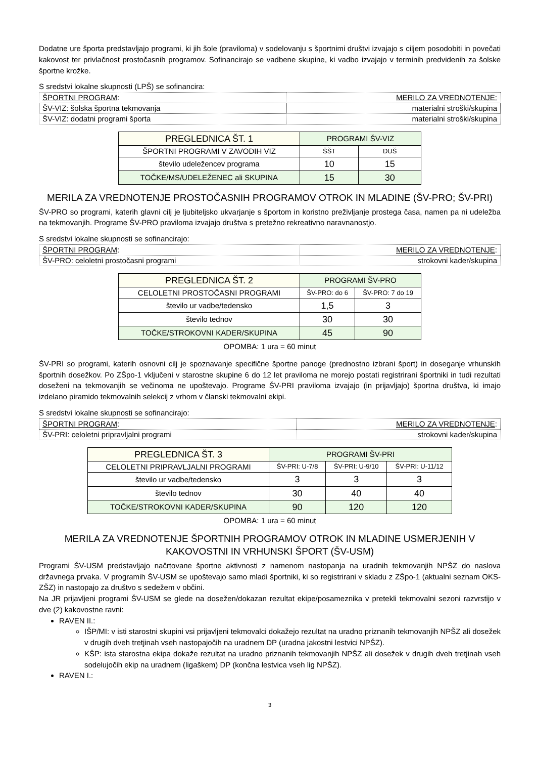Dodatne ure športa predstavljajo programi, ki jih šole (praviloma) v sodelovanju s športnimi društvi izvajajo s ciljem posodobiti in povečati kakovost ter privlačnost prostočasnih programov. Sofinancirajo se vadbene skupine, ki vadbo izvajajo v terminih predvidenih za šolske športne krožke.
S sredstvi lokalne skupnosti (LPŠ) se sofinancira:
| ŠPORTNI PROGRAM : | MERILO ZA VREDNOTENJE: |
| ŠV-VIZ: šolska športna tekmovanja | materialni stroški/skupina |
| ŠV-VIZ: dodatni programi športa | materialni stroški/skupina |
| PREGLEDNICA ŠT. 1 | PROGRAMI ŠV-VIZ | |
| ŠPORTNI PROGRAMI V ZAVODIH VIZ | ŠŠT | DUŠ |
| število udeležencev programa | 10 | 15 |
| TOČKE/MS/UDELEŽENEC ali SKUPINA | 15 | 30 |
MERILA ZA VREDNOTENJE PROSTOČASNIH PROGRAMOV OTROK IN MLADINE (ŠV-PRO; ŠV-PRI)
ŠV-PRO so programi, katerih glavni cilj je ljubiteljsko ukvarjanje s športom in koristno preživljanje prostega časa, namen pa ni udeležba na tekmovanjih. Programe ŠV-PRO praviloma izvajajo društva s pretežno rekreativno naravnanostjo.
S sredstvi lokalne skupnosti se sofinancirajo:
| ŠPORTNI PROGRAM : | MERILO ZA VREDNOTENJE : |
| ŠV-PRO: celoletni prostočasni programi | strokovni kader/skupina |
| PREGLEDNICA ŠT. 2 | PROGRAMI ŠV-PRO | |
| CELOLETNI PROSTOČASNI PROGRAMI | ŠV-PRO: do 6 | ŠV-PRO: 7 do 19 |
| število ur vadbe/tedensko | 1,5 | 3 |
| število tednov | 30 | 30 |
| TOČKE/STROKOVNI KADER/SKUPINA | 45 | 90 |
OPOMBA: 1 ura = 60 minut
ŠV-PRI so programi, katerih osnovni cilj je spoznavanje specifične športne panoge (prednostno izbrani šport) in doseganje vrhunskih športnih dosežkov. Po ZŠpo-1 vključeni v starostne skupine 6 do 12 let praviloma ne morejo postati registrirani športniki in tudi rezultati doseženi na tekmovanjih se večinoma ne upoštevajo. Programe ŠV-PRI praviloma izvajajo (in prijavljajo) športna društva, ki imajo izdelano piramido tekmovalnih selekcij z vrhom v članski tekmovalni ekipi.
S sredstvi lokalne skupnosti se sofinancirajo:
| ŠPORTNI PROGRAM : | MERILO ZA VREDNOTENJE : |
| ŠV-PRI: celoletni pripravljalni programi | strokovni kader/skupina |
| PREGLEDNICA ŠT. 3 | PROGRAMI ŠV-PRI | | |
| CELOLETNI PRIPRAVLJALNI PROGRAMI | ŠV-PRI: U-7/8 | ŠV-PRI: U-9/10 | ŠV-PRI: U-11/12 |
| število ur vadbe/tedensko | 3 | 3 | 3 |
| število tednov | 30 | 40 | 40 |
| TOČKE/STROKOVNI KADER/SKUPINA | 90 | 120 | 120 |
OPOMBA: 1 ura = 60 minut
MERILA ZA VREDNOTENJE ŠPORTNIH PROGRAMOV OTROK IN MLADINE USMERJENIH V
KAKOVOSTNI IN VRHUNSKI ŠPORT (ŠV-USM)
Programi ŠV-USM predstavljajo načrtovane športne aktivnosti z namenom nastopanja na uradnih tekmovanjih NPŠZ do naslova državnega prvaka. V programih ŠV-USM se upoštevajo samo mladi športniki, ki so registrirani v skladu z ZŠpo-1 (aktualni seznam OKS-ZŠZ) in nastopajo za društvo s sedežem v občini.
Na JR prijavljeni programi ŠV-USM se glede na dosežen/dokazan rezultat ekipe/posameznika v pretekli tekmovalni sezoni razvrstijo v dve (2) kakovostne ravni:
RAVEN II.:
IŠP/MI: v isti starostni skupini vsi prijavljeni tekmovalci dokažejo rezultat na uradno priznanih tekmovanjih NPŠZ ali dosežek v drugih dveh tretjinah vseh nastopajočih na uradnem DP (uradna jakostni lestvici NPŠZ).
KŠP: ista starostna ekipa dokaže rezultat na uradno priznanih tekmovanjih NPŠZ ali dosežek v drugih dveh tretjinah vseh sodelujočih ekip na uradnem (ligaškem) DP (končna lestvica vseh lig NPŠZ).
RAVEN I.:
3